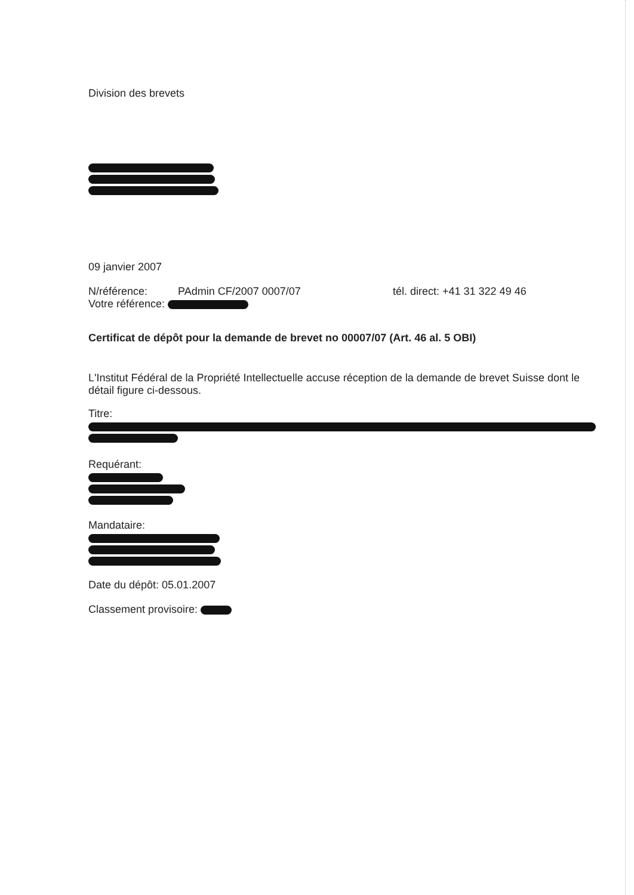Division des brevets
09 janvier 2007
N/référence: PAdmin CF/2007 0007/07 tél. direct: +41 31 322 49 46
Votre référence:
Certificat de dépôt pour la demande de brevet no 00007/07 (Art. 46 al. 5 OBI)
L'Institut Fédéral de la Propriété Intellectuelle accuse réception de la demande de brevet Suisse dont le détail figure ci-dessous.
Titre:
Requérant:
Mandataire:
Date du dépôt: 05.01.2007
Classement provisoire: